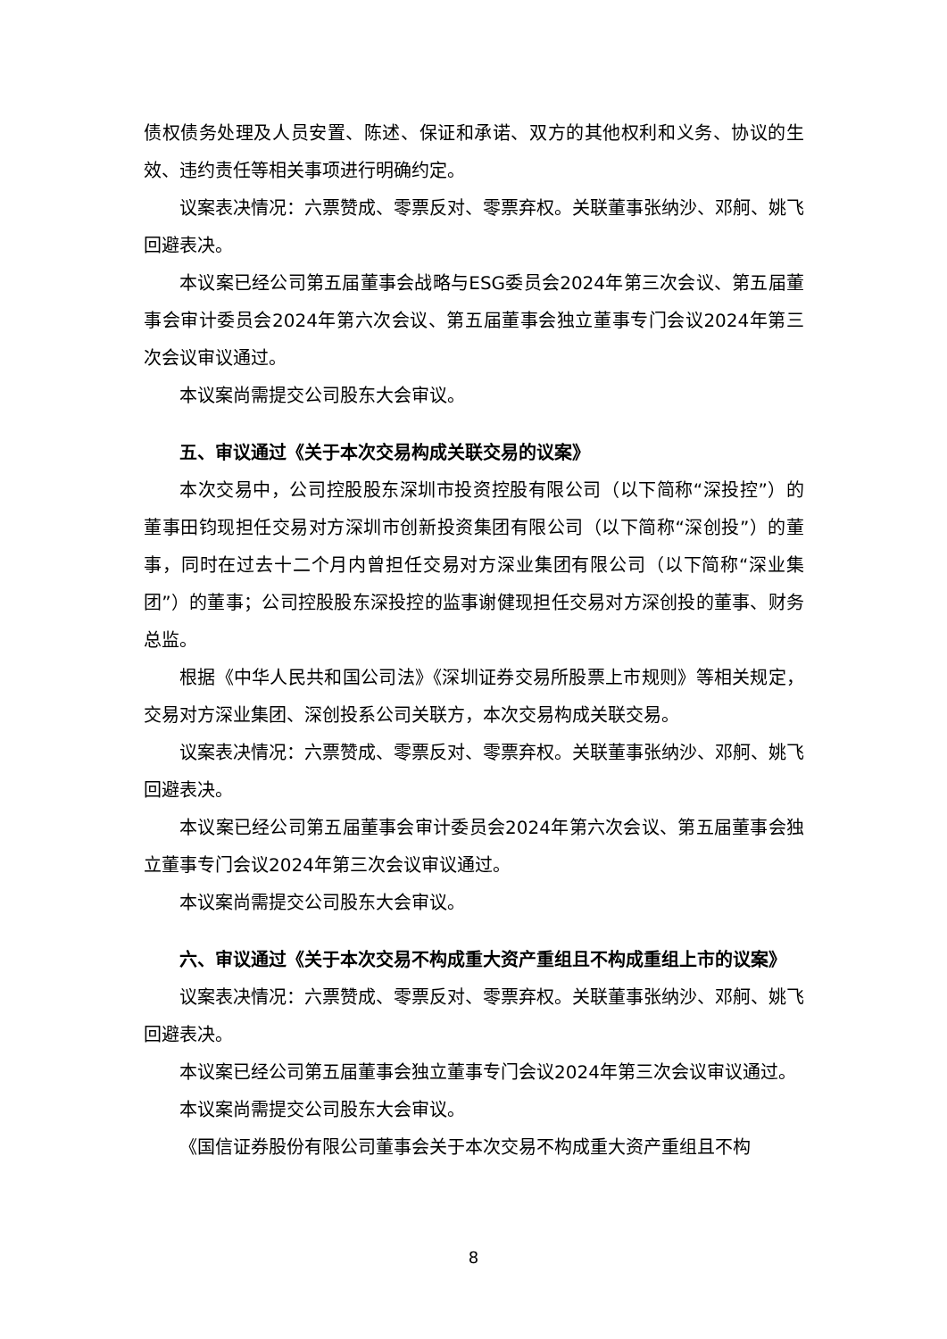债权债务处理及人员安置、陈述、保证和承诺、双方的其他权利和义务、协议的生效、违约责任等相关事项进行明确约定。
议案表决情况：六票赞成、零票反对、零票弃权。关联董事张纳沙、邓舸、姚飞回避表决。
本议案已经公司第五届董事会战略与ESG委员会2024年第三次会议、第五届董事会审计委员会2024年第六次会议、第五届董事会独立董事专门会议2024年第三次会议审议通过。
本议案尚需提交公司股东大会审议。
五、审议通过《关于本次交易构成关联交易的议案》
本次交易中，公司控股股东深圳市投资控股有限公司（以下简称“深投控”）的董事田钧现担任交易对方深圳市创新投资集团有限公司（以下简称“深创投”）的董事，同时在过去十二个月内曾担任交易对方深业集团有限公司（以下简称“深业集团”）的董事；公司控股股东深投控的监事谢健现担任交易对方深创投的董事、财务总监。
根据《中华人民共和国公司法》《深圳证券交易所股票上市规则》等相关规定，交易对方深业集团、深创投系公司关联方，本次交易构成关联交易。
议案表决情况：六票赞成、零票反对、零票弃权。关联董事张纳沙、邓舸、姚飞回避表决。
本议案已经公司第五届董事会审计委员会2024年第六次会议、第五届董事会独立董事专门会议2024年第三次会议审议通过。
本议案尚需提交公司股东大会审议。
六、审议通过《关于本次交易不构成重大资产重组且不构成重组上市的议案》
议案表决情况：六票赞成、零票反对、零票弃权。关联董事张纳沙、邓舸、姚飞回避表决。
本议案已经公司第五届董事会独立董事专门会议2024年第三次会议审议通过。
本议案尚需提交公司股东大会审议。
《国信证券股份有限公司董事会关于本次交易不构成重大资产重组且不构
8